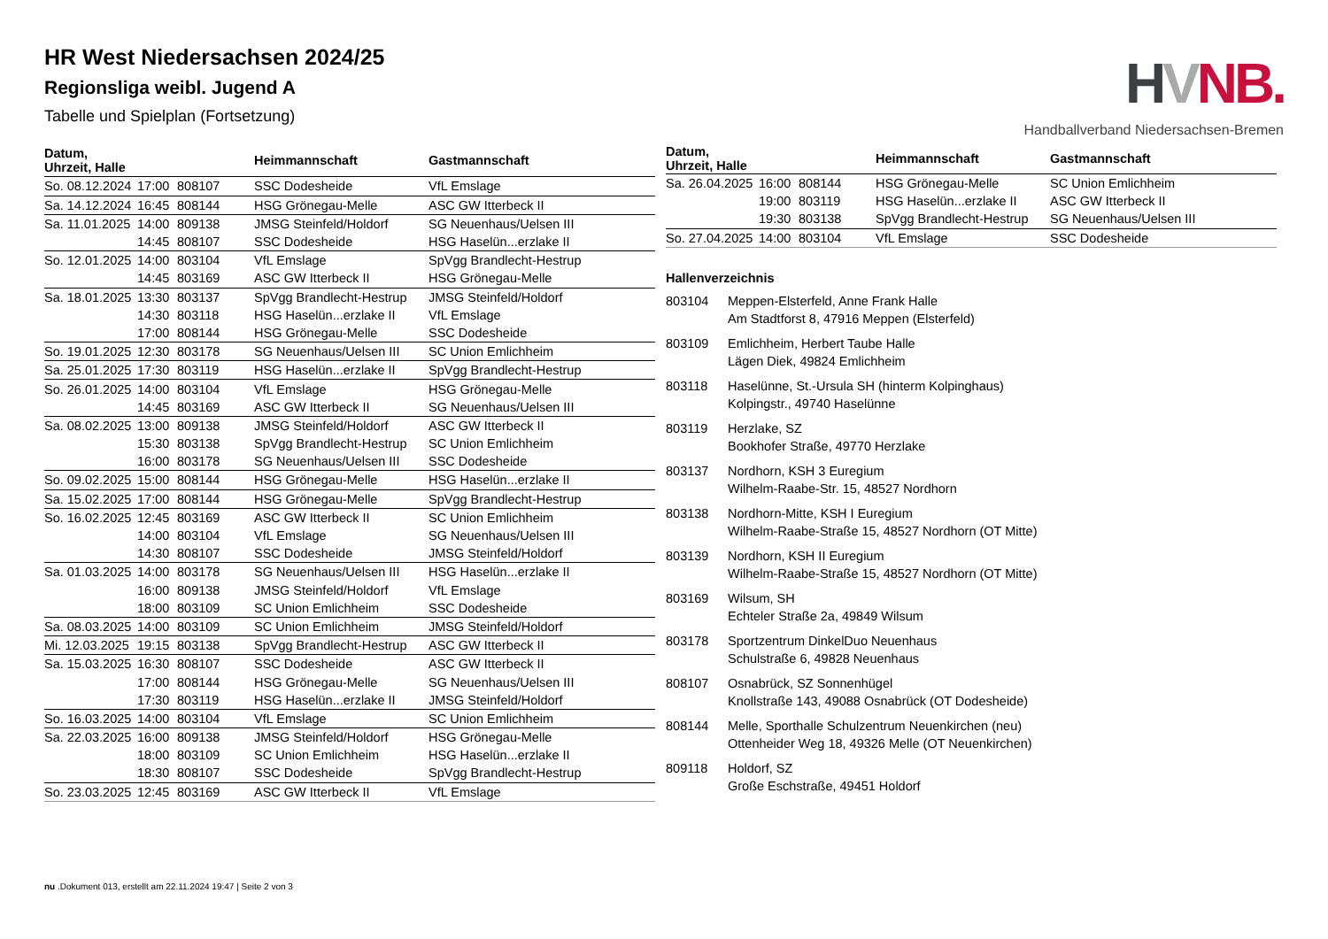HR West Niedersachsen 2024/25
Regionsliga weibl. Jugend A
Tabelle und Spielplan (Fortsetzung)
HVNB.
Handballverband Niedersachsen-Bremen
| Datum, Uhrzeit, Halle | | | Heimmannschaft | Gastmannschaft |
| --- | --- | --- | --- | --- |
| So. 08.12.2024 | 17:00 | 808107 | SSC Dodesheide | VfL Emslage |
| Sa. 14.12.2024 | 16:45 | 808144 | HSG Grönegau-Melle | ASC GW Itterbeck II |
| Sa. 11.01.2025 | 14:00 | 809138 | JMSG Steinfeld/Holdorf | SG Neuenhaus/Uelsen III |
| | 14:45 | 808107 | SSC Dodesheide | HSG Haselün...erzlake II |
| So. 12.01.2025 | 14:00 | 803104 | VfL Emslage | SpVgg Brandlecht-Hestrup |
| | 14:45 | 803169 | ASC GW Itterbeck II | HSG Grönegau-Melle |
| Sa. 18.01.2025 | 13:30 | 803137 | SpVgg Brandlecht-Hestrup | JMSG Steinfeld/Holdorf |
| | 14:30 | 803118 | HSG Haselün...erzlake II | VfL Emslage |
| | 17:00 | 808144 | HSG Grönegau-Melle | SSC Dodesheide |
| So. 19.01.2025 | 12:30 | 803178 | SG Neuenhaus/Uelsen III | SC Union Emlichheim |
| Sa. 25.01.2025 | 17:30 | 803119 | HSG Haselün...erzlake II | SpVgg Brandlecht-Hestrup |
| So. 26.01.2025 | 14:00 | 803104 | VfL Emslage | HSG Grönegau-Melle |
| | 14:45 | 803169 | ASC GW Itterbeck II | SG Neuenhaus/Uelsen III |
| Sa. 08.02.2025 | 13:00 | 809138 | JMSG Steinfeld/Holdorf | ASC GW Itterbeck II |
| | 15:30 | 803138 | SpVgg Brandlecht-Hestrup | SC Union Emlichheim |
| | 16:00 | 803178 | SG Neuenhaus/Uelsen III | SSC Dodesheide |
| So. 09.02.2025 | 15:00 | 808144 | HSG Grönegau-Melle | HSG Haselün...erzlake II |
| Sa. 15.02.2025 | 17:00 | 808144 | HSG Grönegau-Melle | SpVgg Brandlecht-Hestrup |
| So. 16.02.2025 | 12:45 | 803169 | ASC GW Itterbeck II | SC Union Emlichheim |
| | 14:00 | 803104 | VfL Emslage | SG Neuenhaus/Uelsen III |
| | 14:30 | 808107 | SSC Dodesheide | JMSG Steinfeld/Holdorf |
| Sa. 01.03.2025 | 14:00 | 803178 | SG Neuenhaus/Uelsen III | HSG Haselün...erzlake II |
| | 16:00 | 809138 | JMSG Steinfeld/Holdorf | VfL Emslage |
| | 18:00 | 803109 | SC Union Emlichheim | SSC Dodesheide |
| Sa. 08.03.2025 | 14:00 | 803109 | SC Union Emlichheim | JMSG Steinfeld/Holdorf |
| Mi. 12.03.2025 | 19:15 | 803138 | SpVgg Brandlecht-Hestrup | ASC GW Itterbeck II |
| Sa. 15.03.2025 | 16:30 | 808107 | SSC Dodesheide | ASC GW Itterbeck II |
| | 17:00 | 808144 | HSG Grönegau-Melle | SG Neuenhaus/Uelsen III |
| | 17:30 | 803119 | HSG Haselün...erzlake II | JMSG Steinfeld/Holdorf |
| So. 16.03.2025 | 14:00 | 803104 | VfL Emslage | SC Union Emlichheim |
| Sa. 22.03.2025 | 16:00 | 809138 | JMSG Steinfeld/Holdorf | HSG Grönegau-Melle |
| | 18:00 | 803109 | SC Union Emlichheim | HSG Haselün...erzlake II |
| | 18:30 | 808107 | SSC Dodesheide | SpVgg Brandlecht-Hestrup |
| So. 23.03.2025 | 12:45 | 803169 | ASC GW Itterbeck II | VfL Emslage |
| Datum, Uhrzeit, Halle | | | Heimmannschaft | Gastmannschaft |
| --- | --- | --- | --- | --- |
| Sa. 26.04.2025 | 16:00 | 808144 | HSG Grönegau-Melle | SC Union Emlichheim |
| | 19:00 | 803119 | HSG Haselün...erzlake II | ASC GW Itterbeck II |
| | 19:30 | 803138 | SpVgg Brandlecht-Hestrup | SG Neuenhaus/Uelsen III |
| So. 27.04.2025 | 14:00 | 803104 | VfL Emslage | SSC Dodesheide |
Hallenverzeichnis
| 803104 | Meppen-Elsterfeld, Anne Frank Halle Am Stadtforst 8, 47916 Meppen (Elsterfeld) |
| 803109 | Emlichheim, Herbert Taube Halle Lägen Diek, 49824 Emlichheim |
| 803118 | Haselünne, St.-Ursula SH (hinterm Kolpinghaus) Kolpingstr., 49740 Haselünne |
| 803119 | Herzlake, SZ Bookhofer Straße, 49770 Herzlake |
| 803137 | Nordhorn, KSH 3 Euregium Wilhelm-Raabe-Str. 15, 48527 Nordhorn |
| 803138 | Nordhorn-Mitte, KSH I Euregium Wilhelm-Raabe-Straße 15, 48527 Nordhorn (OT Mitte) |
| 803139 | Nordhorn, KSH II Euregium Wilhelm-Raabe-Straße 15, 48527 Nordhorn (OT Mitte) |
| 803169 | Wilsum, SH Echteler Straße 2a, 49849 Wilsum |
| 803178 | Sportzentrum DinkelDuo Neuenhaus Schulstraße 6, 49828 Neuenhaus |
| 808107 | Osnabrück, SZ Sonnenhügel Knollstraße 143, 49088 Osnabrück (OT Dodesheide) |
| 808144 | Melle, Sporthalle Schulzentrum Neuenkirchen (neu) Ottenheider Weg 18, 49326 Melle (OT Neuenkirchen) |
| 809118 | Holdorf, SZ Große Eschstraße, 49451 Holdorf |
nu .Dokument 013, erstellt am 22.11.2024 19:47 | Seite 2 von 3